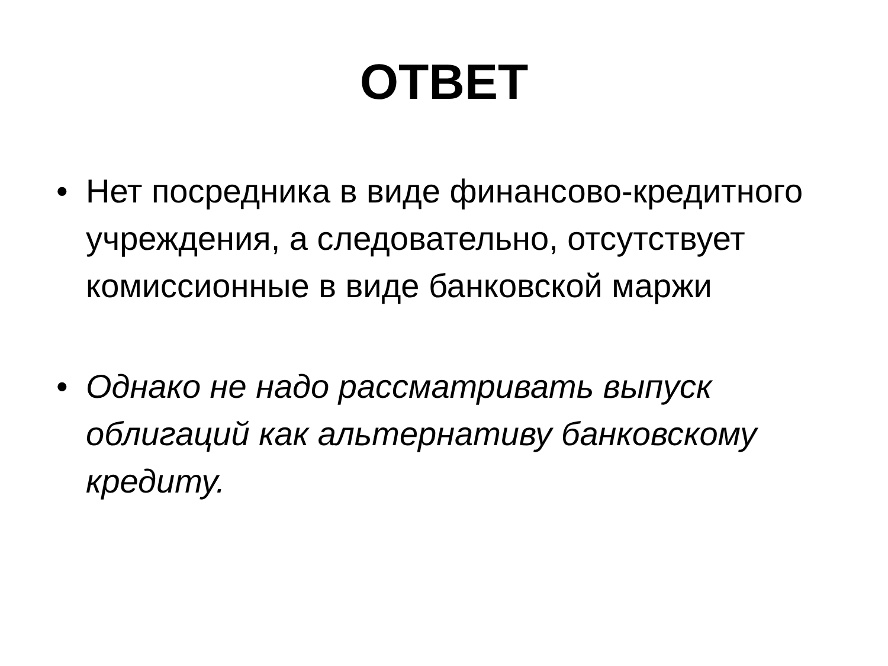ОТВЕТ
• Нет посредника в виде финансово-кредитного учреждения, а следовательно, отсутствует комиссионные в виде банковской маржи
• Однако не надо рассматривать выпуск облигаций как альтернативу банковскому кредиту.